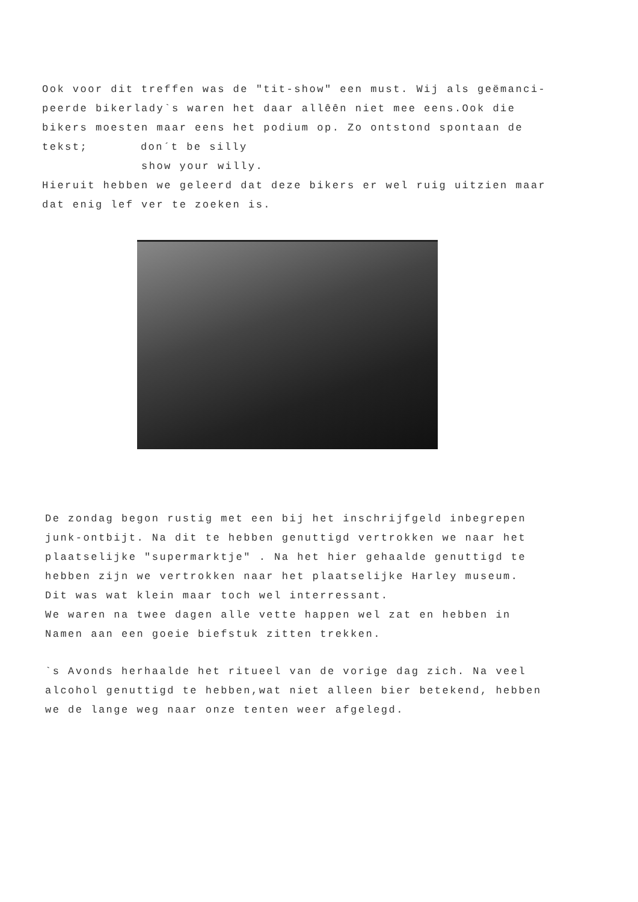Ook voor dit treffen was de "tit-show" een must. Wij als geëmanci-
peerde bikerlady`s waren het daar allêên niet mee eens.Ook die
bikers moesten maar eens het podium op. Zo ontstond spontaan de
tekst; don´t be silly
show your willy.
Hieruit hebben we geleerd dat deze bikers er wel ruig uitzien maar
dat enig lef ver te zoeken is.
De zondag begon rustig met een bij het inschrijfgeld inbegrepen
junk-ontbijt. Na dit te hebben genuttigd vertrokken we naar het
plaatselijke "supermarktje" . Na het hier gehaalde genuttigd te
hebben zijn we vertrokken naar het plaatselijke Harley museum.
Dit was wat klein maar toch wel interressant.
We waren na twee dagen alle vette happen wel zat en hebben in
Namen aan een goeie biefstuk zitten trekken.
`s Avonds herhaalde het ritueel van de vorige dag zich. Na veel
alcohol genuttigd te hebben,wat niet alleen bier betekend, hebben
we de lange weg naar onze tenten weer afgelegd.